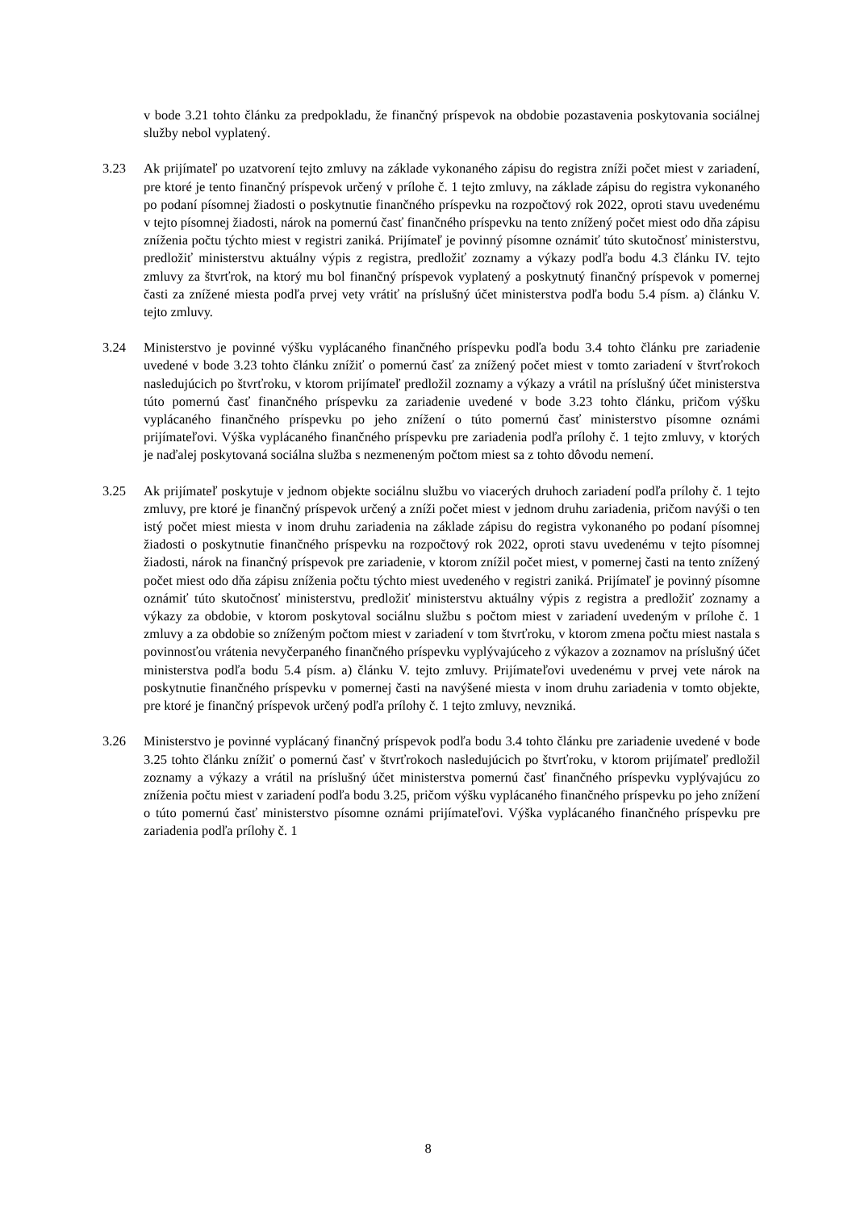v bode 3.21 tohto článku za predpokladu, že finančný príspevok na obdobie pozastavenia poskytovania sociálnej služby nebol vyplatený.
3.23 Ak prijímateľ po uzatvorení tejto zmluvy na základe vykonaného zápisu do registra zníži počet miest v zariadení, pre ktoré je tento finančný príspevok určený v prílohe č. 1 tejto zmluvy, na základe zápisu do registra vykonaného po podaní písomnej žiadosti o poskytnutie finančného príspevku na rozpočtový rok 2022, oproti stavu uvedenému v tejto písomnej žiadosti, nárok na pomernú časť finančného príspevku na tento znížený počet miest odo dňa zápisu zníženia počtu týchto miest v registri zaniká. Prijímateľ je povinný písomne oznámiť túto skutočnosť ministerstvu, predložiť ministerstvu aktuálny výpis z registra, predložiť zoznamy a výkazy podľa bodu 4.3 článku IV. tejto zmluvy za štvrťrok, na ktorý mu bol finančný príspevok vyplatený a poskytnutý finančný príspevok v pomernej časti za znížené miesta podľa prvej vety vrátiť na príslušný účet ministerstva podľa bodu 5.4 písm. a) článku V. tejto zmluvy.
3.24 Ministerstvo je povinné výšku vyplácaného finančného príspevku podľa bodu 3.4 tohto článku pre zariadenie uvedené v bode 3.23 tohto článku znížiť o pomernú časť za znížený počet miest v tomto zariadení v štvrťrokoch nasledujúcich po štvrťroku, v ktorom prijímateľ predložil zoznamy a výkazy a vrátil na príslušný účet ministerstva túto pomernú časť finančného príspevku za zariadenie uvedené v bode 3.23 tohto článku, pričom výšku vyplácaného finančného príspevku po jeho znížení o túto pomernú časť ministerstvo písomne oznámi prijímateľovi. Výška vyplácaného finančného príspevku pre zariadenia podľa prílohy č. 1 tejto zmluvy, v ktorých je naďalej poskytovaná sociálna služba s nezmeneným počtom miest sa z tohto dôvodu nemení.
3.25 Ak prijímateľ poskytuje v jednom objekte sociálnu službu vo viacerých druhoch zariadení podľa prílohy č. 1 tejto zmluvy, pre ktoré je finančný príspevok určený a zníži počet miest v jednom druhu zariadenia, pričom navýši o ten istý počet miest miesta v inom druhu zariadenia na základe zápisu do registra vykonaného po podaní písomnej žiadosti o poskytnutie finančného príspevku na rozpočtový rok 2022, oproti stavu uvedenému v tejto písomnej žiadosti, nárok na finančný príspevok pre zariadenie, v ktorom znížil počet miest, v pomernej časti na tento znížený počet miest odo dňa zápisu zníženia počtu týchto miest uvedeného v registri zaniká. Prijímateľ je povinný písomne oznámiť túto skutočnosť ministerstvu, predložiť ministerstvu aktuálny výpis z registra a predložiť zoznamy a výkazy za obdobie, v ktorom poskytoval sociálnu službu s počtom miest v zariadení uvedeným v prílohe č. 1 zmluvy a za obdobie so zníženým počtom miest v zariadení v tom štvrťroku, v ktorom zmena počtu miest nastala s povinnosťou vrátenia nevyčerpaného finančného príspevku vyplývajúceho z výkazov a zoznamov na príslušný účet ministerstva podľa bodu 5.4 písm. a) článku V. tejto zmluvy. Prijímateľovi uvedenému v prvej vete nárok na poskytnutie finančného príspevku v pomernej časti na navýšené miesta v inom druhu zariadenia v tomto objekte, pre ktoré je finančný príspevok určený podľa prílohy č. 1 tejto zmluvy, nevzniká.
3.26 Ministerstvo je povinné vyplácaný finančný príspevok podľa bodu 3.4 tohto článku pre zariadenie uvedené v bode 3.25 tohto článku znížiť o pomernú časť v štvrťrokoch nasledujúcich po štvrťroku, v ktorom prijímateľ predložil zoznamy a výkazy a vrátil na príslušný účet ministerstva pomernú časť finančného príspevku vyplývajúcu zo zníženia počtu miest v zariadení podľa bodu 3.25, pričom výšku vyplácaného finančného príspevku po jeho znížení o túto pomernú časť ministerstvo písomne oznámi prijímateľovi. Výška vyplácaného finančného príspevku pre zariadenia podľa prílohy č. 1
8